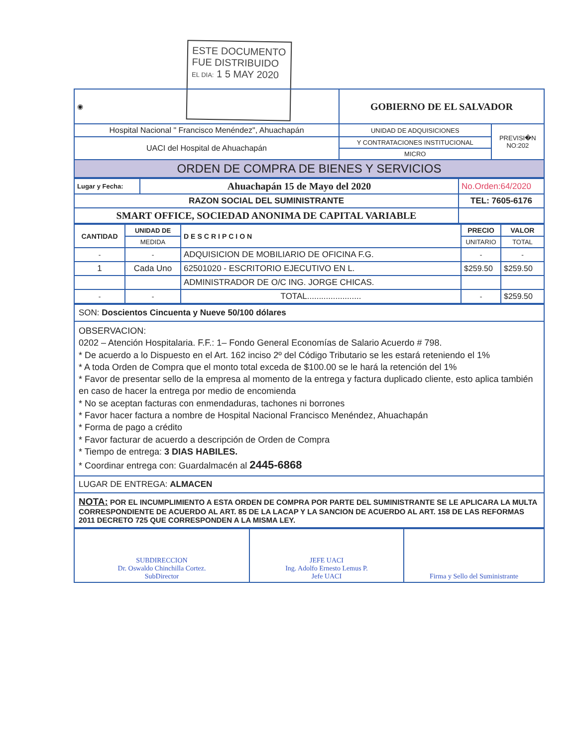ESTE DOCUMENTO
FUE DISTRIBUIDO
EL DIA: 1 5 MAY 2020
| ◉ | GOBIERNO DE EL SALVADOR | |
| Hospital Nacional " Francisco Menéndez", Ahuachapán | UNIDAD DE ADQUISICIONES | PREVISI�N NO:202 |
| UACI del Hospital de Ahuachapán | Y CONTRATACIONES INSTITUCIONAL | |
| | MICRO | |
| ORDEN DE COMPRA DE BIENES Y SERVICIOS | | |
| Lugar y Fecha: | Ahuachapán 15 de Mayo del 2020 | No.Orden:64/2020 |
| RAZON SOCIAL DEL SUMINISTRANTE | | TEL: 7605-6176 |
| SMART OFFICE, SOCIEDAD ANONIMA DE CAPITAL VARIABLE | | |
| CANTIDAD | UNIDAD DE | DESCRIPCION | PRECIO | VALOR |
| --- | --- | --- | --- | --- |
| | MEDIDA | | UNITARIO | TOTAL |
| - | - | ADQUISICION DE MOBILIARIO DE OFICINA F.G. | - | - |
| 1 | Cada Uno | 62501020 - ESCRITORIO EJECUTIVO EN L. | $259.50 | $259.50 |
| | | ADMINISTRADOR DE O/C ING. JORGE CHICAS. | | |
| - | - | TOTAL....................... | - | $259.50 |
SON: Doscientos Cincuenta y Nueve 50/100 dólares
OBSERVACION:
0202 – Atención Hospitalaria. F.F.: 1– Fondo General Economías de Salario Acuerdo # 798.
* De acuerdo a lo Dispuesto en el Art. 162 inciso 2º del Código Tributario se les estará reteniendo el 1%
* A toda Orden de Compra que el monto total exceda de $100.00 se le hará la retención del 1%
* Favor de presentar sello de la empresa al momento de la entrega y factura duplicado cliente, esto aplica también en caso de hacer la entrega por medio de encomienda
* No se aceptan facturas con enmendaduras, tachones ni borrones
* Favor hacer factura a nombre de Hospital Nacional Francisco Menéndez, Ahuachapán
* Forma de pago a crédito
* Favor facturar de acuerdo a descripción de Orden de Compra
* Tiempo de entrega: 3 DIAS HABILES.
* Coordinar entrega con: Guardalmacén al 2445-6868
LUGAR DE ENTREGA: ALMACEN
NOTA: POR EL INCUMPLIMIENTO A ESTA ORDEN DE COMPRA POR PARTE DEL SUMINISTRANTE SE LE APLICARA LA MULTA CORRESPONDIENTE DE ACUERDO AL ART. 85 DE LA LACAP Y LA SANCION DE ACUERDO AL ART. 158 DE LAS REFORMAS 2011 DECRETO 725 QUE CORRESPONDEN A LA MISMA LEY.
| SUBDIRECCION Dr. Oswaldo Chinchilla Cortez. SubDirector | JEFE UACI Ing. Adolfo Ernesto Lemus P. Jefe UACI | Firma y Sello del Suministrante |